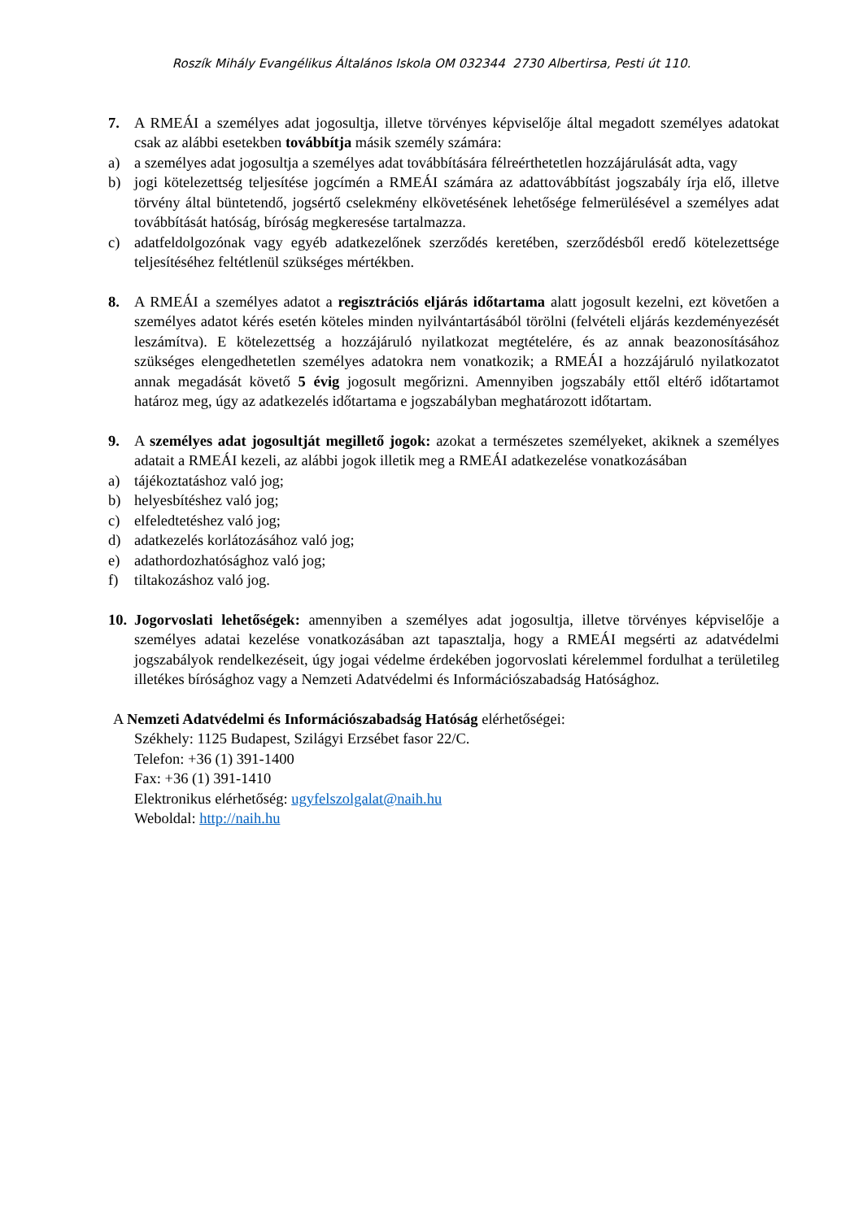Roszík Mihály Evangélikus Általános Iskola OM 032344 2730 Albertirsa, Pesti út 110.
7. A RMEÁI a személyes adat jogosultja, illetve törvényes képviselője által megadott személyes adatokat csak az alábbi esetekben továbbítja másik személy számára:
a) a személyes adat jogosultja a személyes adat továbbítására félreérthetetlen hozzájárulását adta, vagy
b) jogi kötelezettség teljesítése jogcímén a RMEÁI számára az adattovábbítást jogszabály írja elő, illetve törvény által büntetendő, jogsértő cselekmény elkövetésének lehetősége felmerülésével a személyes adat továbbítását hatóság, bíróság megkeresése tartalmazza.
c) adatfeldolgozónak vagy egyéb adatkezelőnek szerződés keretében, szerződésből eredő kötelezettsége teljesítéséhez feltétlenül szükséges mértékben.
8. A RMEÁI a személyes adatot a regisztrációs eljárás időtartama alatt jogosult kezelni, ezt követően a személyes adatot kérés esetén köteles minden nyilvántartásából törölni (felvételi eljárás kezdeményezését leszámítva). E kötelezettség a hozzájáruló nyilatkozat megtételére, és az annak beazonosításához szükséges elengedhetetlen személyes adatokra nem vonatkozik; a RMEÁI a hozzájáruló nyilatkozatot annak megadását követő 5 évig jogosult megőrizni. Amennyiben jogszabály ettől eltérő időtartamot határoz meg, úgy az adatkezelés időtartama e jogszabályban meghatározott időtartam.
9. A személyes adat jogosultját megillető jogok: azokat a természetes személyeket, akiknek a személyes adatait a RMEÁI kezeli, az alábbi jogok illetik meg a RMEÁI adatkezelése vonatkozásában
a) tájékoztatáshoz való jog;
b) helyesbítéshez való jog;
c) elfeledtetéshez való jog;
d) adatkezelés korlátozásához való jog;
e) adathordozhatósághoz való jog;
f) tiltakozáshoz való jog.
10.
Jogorvoslati lehetőségek: amennyiben a személyes adat jogosultja, illetve törvényes képviselője a személyes adatai kezelése vonatkozásában azt tapasztalja, hogy a RMEÁI megsérti az adatvédelmi jogszabályok rendelkezéseit, úgy jogai védelme érdekében jogorvoslati kérelemmel fordulhat a területileg illetékes bírósághoz vagy a Nemzeti Adatvédelmi és Információszabadság Hatósághoz.
A Nemzeti Adatvédelmi és Információszabadság Hatóság elérhetőségei:
Székhely: 1125 Budapest, Szilágyi Erzsébet fasor 22/C.
Telefon: +36 (1) 391-1400
Fax: +36 (1) 391-1410
Elektronikus elérhetőség: ugyfelszolgalat@naih.hu
Weboldal: http://naih.hu